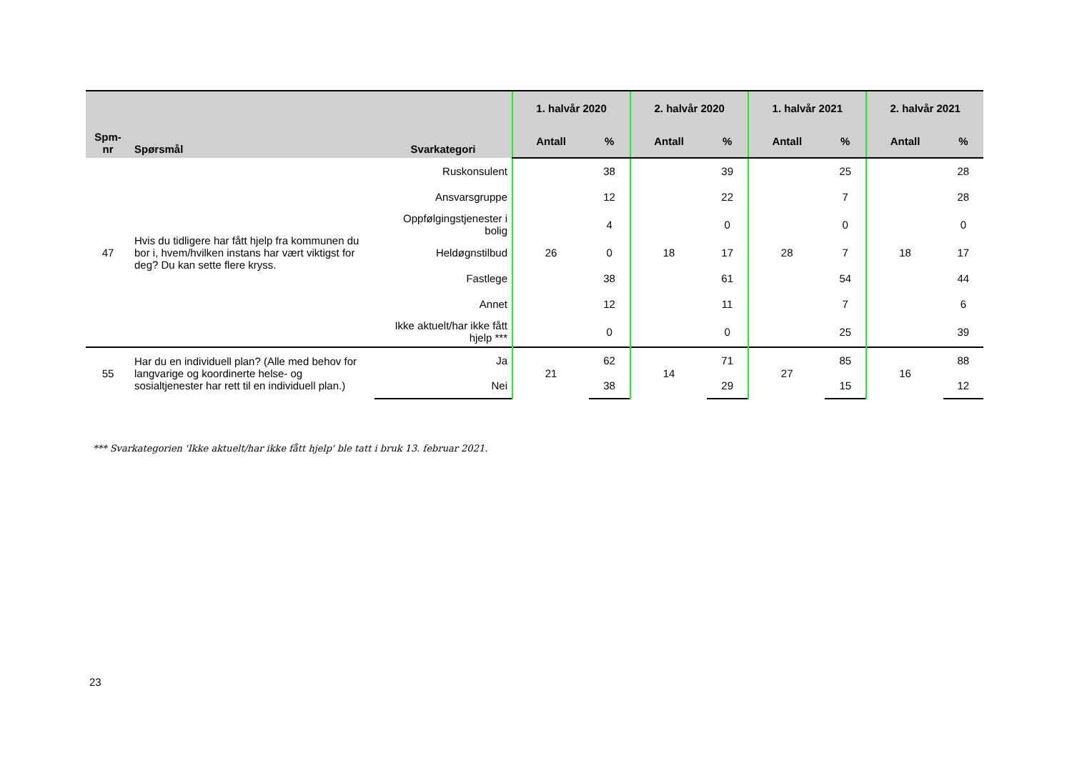| Spm- nr | Spørsmål | Svarkategori | 1. halvår 2020 | | 2. halvår 2020 | | 1. halvår 2021 | | 2. halvår 2021 | |
| --- | --- | --- | --- | --- | --- | --- | --- | --- | --- | --- |
| | | | Antall | % | Antall | % | Antall | % | Antall | % |
| 47 | Hvis du tidligere har fått hjelp fra kommunen du bor i, hvem/hvilken instans har vært viktigst for deg? Du kan sette flere kryss. | Ruskonsulent | 26 | 38 | 18 | 39 | 28 | 25 | 18 | 28 |
| | | Ansvarsgruppe | | 12 | | 22 | | 7 | | 28 |
| | | Oppfølgingstjenester i bolig | | 4 | | 0 | | 0 | | 0 |
| | | Heldøgnstilbud | | 0 | | 17 | | 7 | | 17 |
| | | Fastlege | | 38 | | 61 | | 54 | | 44 |
| | | Annet | | 12 | | 11 | | 7 | | 6 |
| | | Ikke aktuelt/har ikke fått hjelp *** | | 0 | | 0 | | 25 | | 39 |
| 55 | Har du en individuell plan? (Alle med behov for langvarige og koordinerte helse- og sosialtjenester har rett til en individuell plan.) | Ja | 21 | 62 | 14 | 71 | 27 | 85 | 16 | 88 |
| | | Nei | | 38 | | 29 | | 15 | | 12 |
*** Svarkategorien 'Ikke aktuelt/har ikke fått hjelp' ble tatt i bruk 13. februar 2021.
23